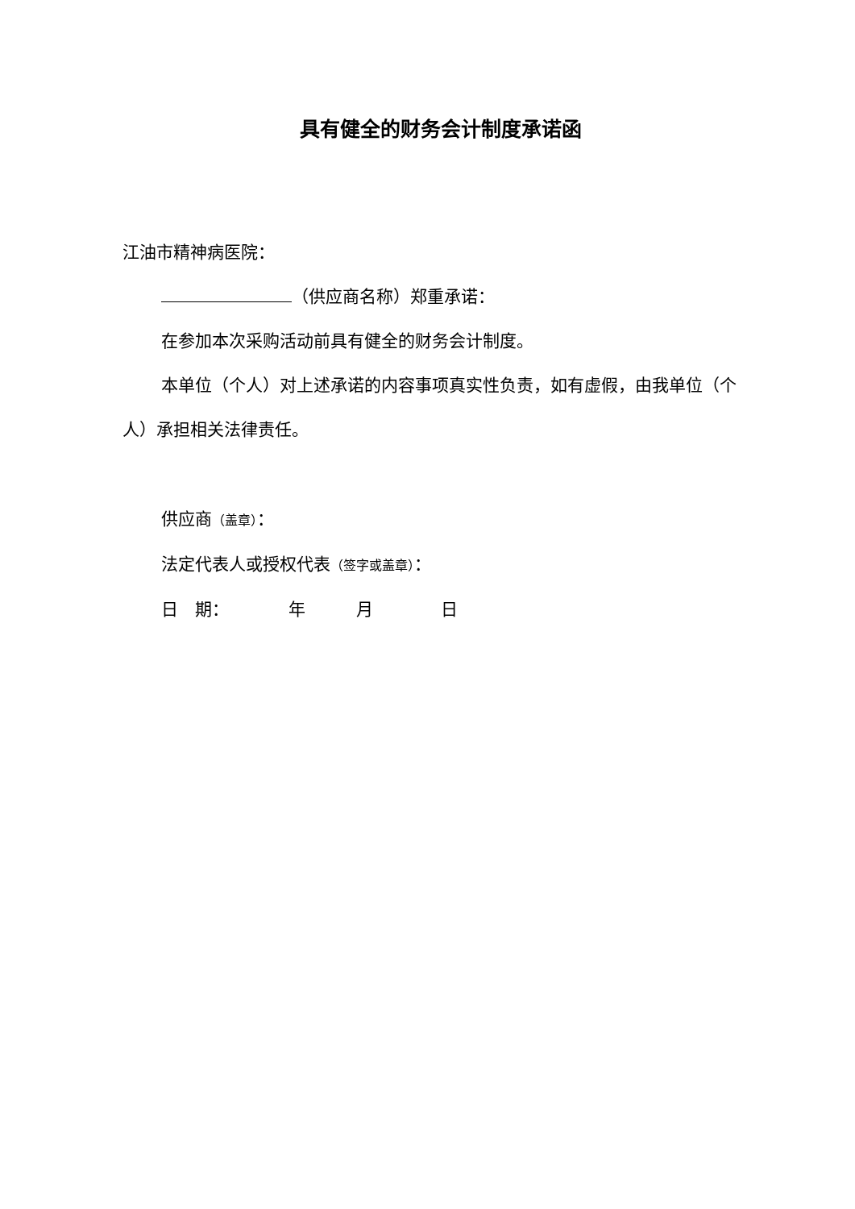具有健全的财务会计制度承诺函
江油市精神病医院：
（供应商名称）郑重承诺：
在参加本次采购活动前具有健全的财务会计制度。
本单位（个人）对上述承诺的内容事项真实性负责，如有虚假，由我单位（个人）承担相关法律责任。
供应商（盖章）：
法定代表人或授权代表（签字或盖章）：
日　期：　　　　年　　　月　　　　日